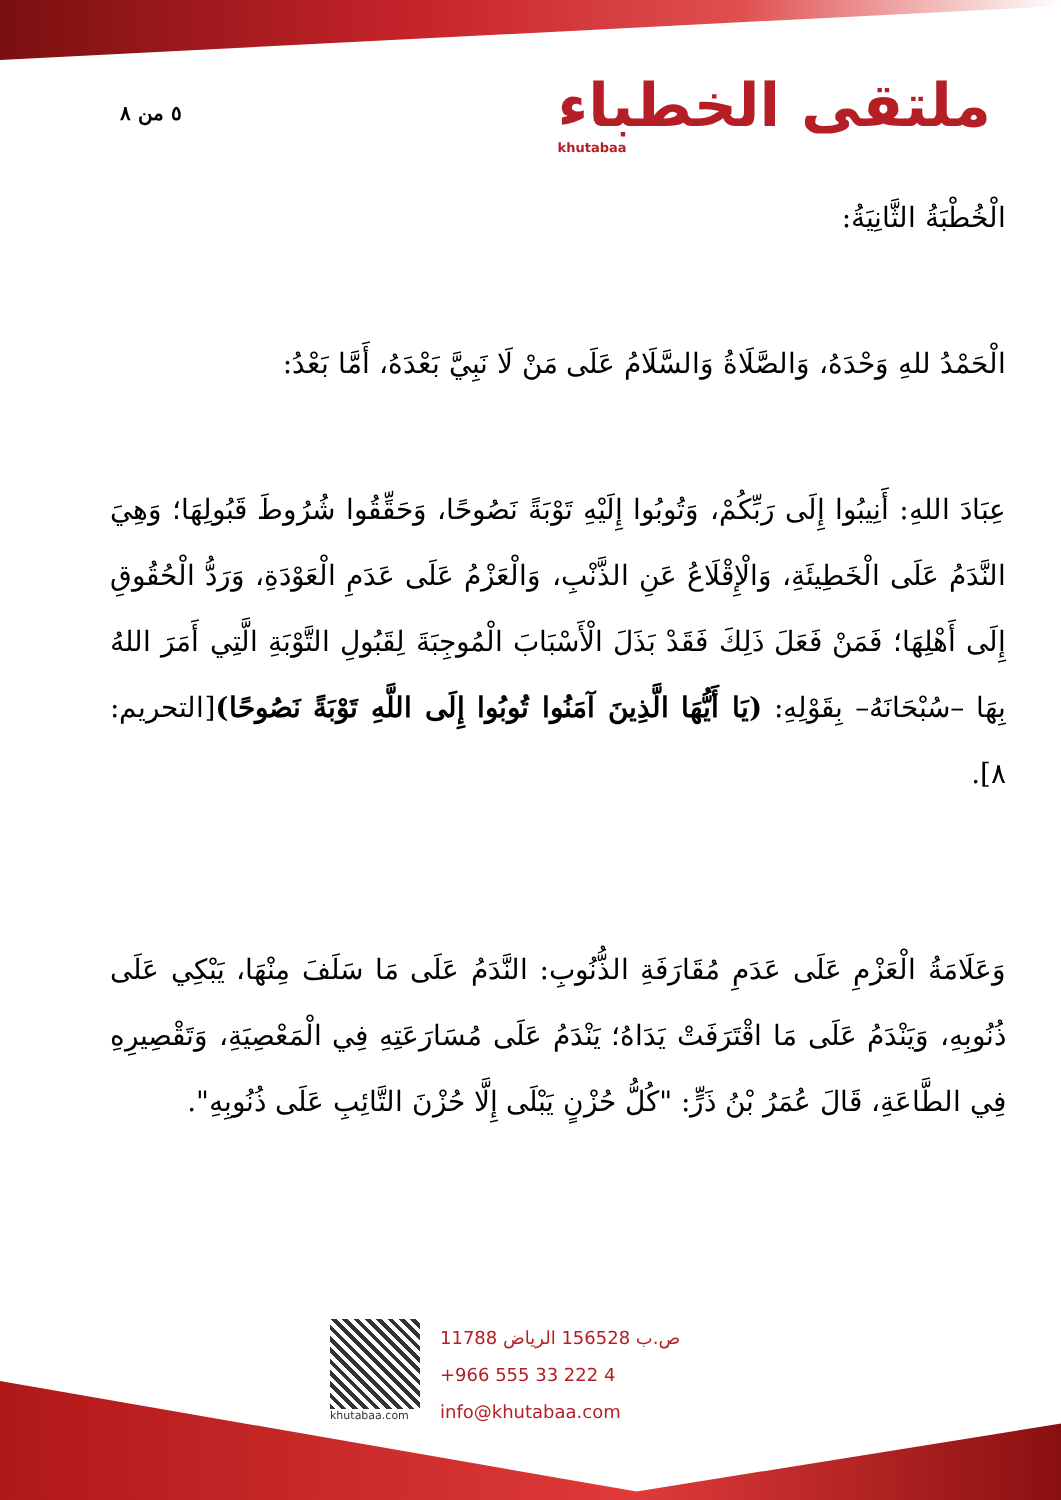٥ من ٨
ملتقى الخطباء
khutabaa
الْخُطْبَةُ الثَّانِيَةُ:
الْحَمْدُ للهِ وَحْدَهُ، وَالصَّلَاةُ وَالسَّلَامُ عَلَى مَنْ لَا نَبِيَّ بَعْدَهُ، أَمَّا بَعْدُ:
عِبَادَ اللهِ: أَنِيبُوا إِلَى رَبِّكُمْ، وَتُوبُوا إِلَيْهِ تَوْبَةً نَصُوحًا، وَحَقِّقُوا شُرُوطَ قَبُولِهَا؛ وَهِيَ النَّدَمُ عَلَى الْخَطِيئَةِ، وَالْإِقْلَاعُ عَنِ الذَّنْبِ، وَالْعَزْمُ عَلَى عَدَمِ الْعَوْدَةِ، وَرَدُّ الْحُقُوقِ إِلَى أَهْلِهَا؛ فَمَنْ فَعَلَ ذَلِكَ فَقَدْ بَذَلَ الْأَسْبَابَ الْمُوجِبَةَ لِقَبُولِ التَّوْبَةِ الَّتِي أَمَرَ اللهُ بِهَا –سُبْحَانَهُ– بِقَوْلِهِ: (يَا أَيُّهَا الَّذِينَ آمَنُوا تُوبُوا إِلَى اللَّهِ تَوْبَةً نَصُوحًا)[التحريم: ٨].
وَعَلَامَةُ الْعَزْمِ عَلَى عَدَمِ مُقَارَفَةِ الذُّنُوبِ: النَّدَمُ عَلَى مَا سَلَفَ مِنْهَا، يَبْكِي عَلَى ذُنُوبِهِ، وَيَنْدَمُ عَلَى مَا اقْتَرَفَتْ يَدَاهُ؛ يَنْدَمُ عَلَى مُسَارَعَتِهِ فِي الْمَعْصِيَةِ، وَتَقْصِيرِهِ فِي الطَّاعَةِ، قَالَ عُمَرُ بْنُ ذَرٍّ: "كُلُّ حُزْنٍ يَبْلَى إِلَّا حُزْنَ التَّائِبِ عَلَى ذُنُوبِهِ".
khutabaa.com
ص.ب 156528 الرياض 11788
+966 555 33 222 4
info@khutabaa.com